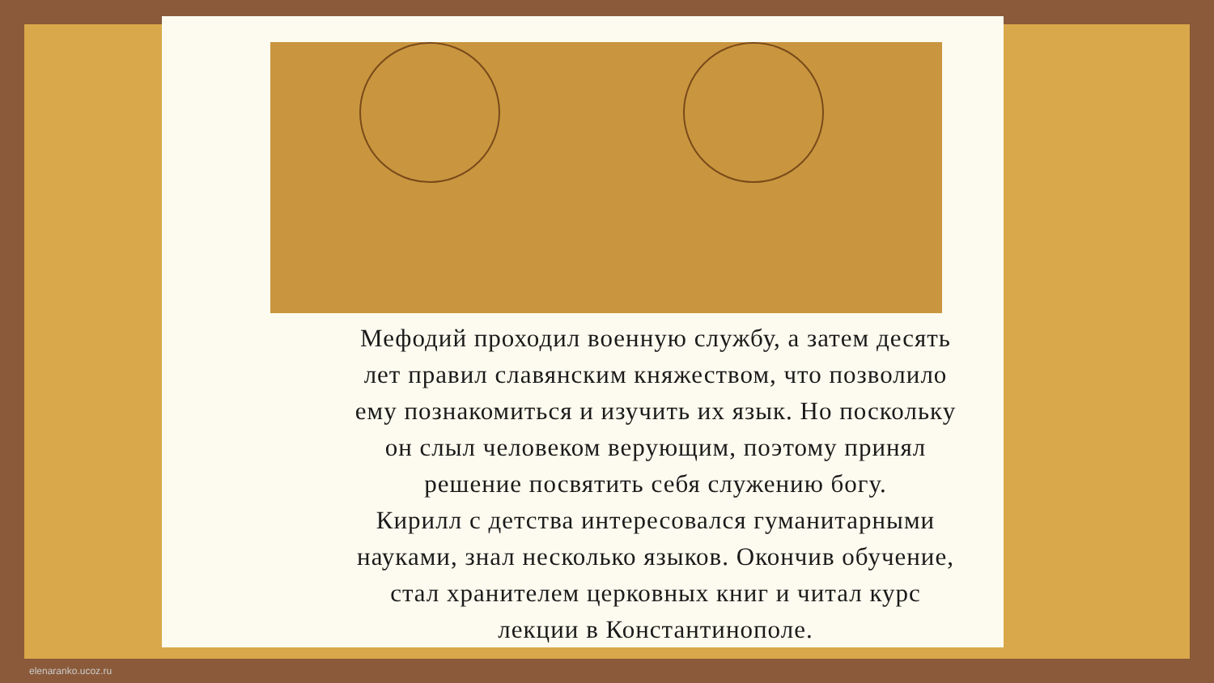Мефодий проходил военную службу, а затем десять
лет правил славянским княжеством, что позволило
ему познакомиться и изучить их язык. Но поскольку
он слыл человеком верующим, поэтому принял
решение посвятить себя служению богу.
Кирилл с детства интересовался гуманитарными
науками, знал несколько языков. Окончив обучение,
стал хранителем церковных книг и читал курс
лекции в Константинополе.
elenaranko.ucoz.ru